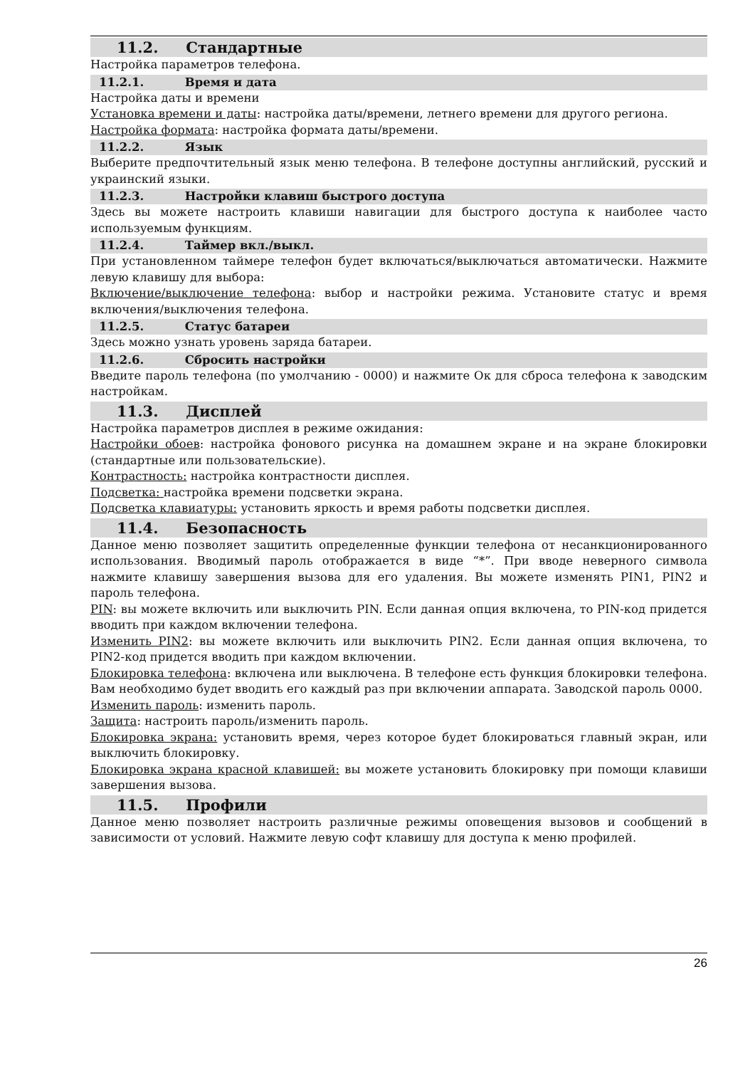11.2. Стандартные
Настройка параметров телефона.
11.2.1. Время и дата
Настройка даты и времени
Установка времени и даты: настройка даты/времени, летнего времени для другого региона.
Настройка формата: настройка формата даты/времени.
11.2.2. Язык
Выберите предпочтительный язык меню телефона. В телефоне доступны английский, русский и украинский языки.
11.2.3. Настройки клавиш быстрого доступа
Здесь вы можете настроить клавиши навигации для быстрого доступа к наиболее часто используемым функциям.
11.2.4. Таймер вкл./выкл.
При установленном таймере телефон будет включаться/выключаться автоматически. Нажмите левую клавишу для выбора:
Включение/выключение телефона: выбор и настройки режима. Установите статус и время включения/выключения телефона.
11.2.5. Статус батареи
Здесь можно узнать уровень заряда батареи.
11.2.6. Сбросить настройки
Введите пароль телефона (по умолчанию - 0000) и нажмите Ок для сброса телефона к заводским настройкам.
11.3. Дисплей
Настройка параметров дисплея в режиме ожидания:
Настройки обоев: настройка фонового рисунка на домашнем экране и на экране блокировки (стандартные или пользовательские).
Контрастность: настройка контрастности дисплея.
Подсветка: настройка времени подсветки экрана.
Подсветка клавиатуры: установить яркость и время работы подсветки дисплея.
11.4. Безопасность
Данное меню позволяет защитить определенные функции телефона от несанкционированного использования. Вводимый пароль отображается в виде “*”. При вводе неверного символа нажмите клавишу завершения вызова для его удаления. Вы можете изменять PIN1, PIN2 и пароль телефона.
PIN: вы можете включить или выключить PIN. Если данная опция включена, то PIN-код придется вводить при каждом включении телефона.
Изменить PIN2: вы можете включить или выключить PIN2. Если данная опция включена, то PIN2-код придется вводить при каждом включении.
Блокировка телефона: включена или выключена. В телефоне есть функция блокировки телефона. Вам необходимо будет вводить его каждый раз при включении аппарата. Заводской пароль 0000.
Изменить пароль: изменить пароль.
Защита: настроить пароль/изменить пароль.
Блокировка экрана: установить время, через которое будет блокироваться главный экран, или выключить блокировку.
Блокировка экрана красной клавишей: вы можете установить блокировку при помощи клавиши завершения вызова.
11.5. Профили
Данное меню позволяет настроить различные режимы оповещения вызовов и сообщений в зависимости от условий. Нажмите левую софт клавишу для доступа к меню профилей.
26